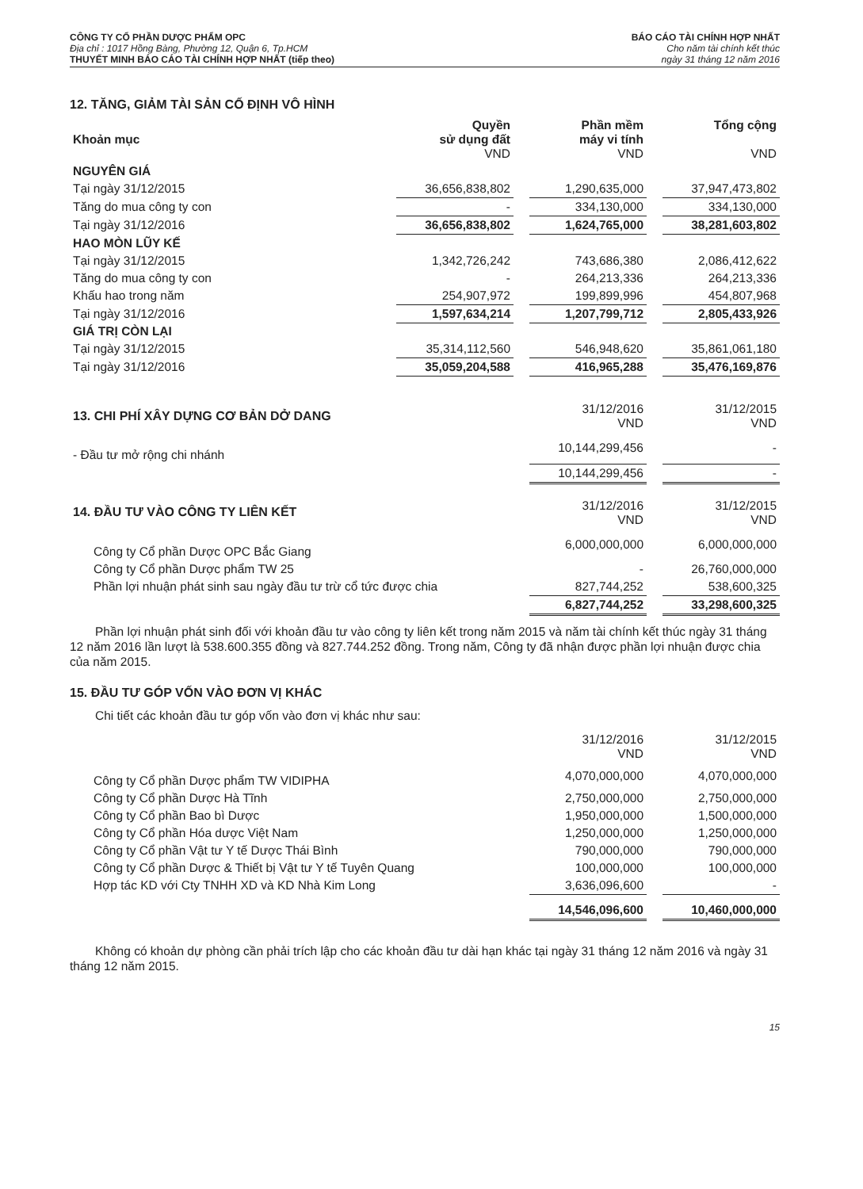CÔNG TY CỔ PHẦN DƯỢC PHẨM OPC
Địa chỉ : 1017 Hồng Bàng, Phường 12, Quận 6, Tp.HCM
THUYẾT MINH BÁO CÁO TÀI CHÍNH HỢP NHẤT (tiếp theo)
BÁO CÁO TÀI CHÍNH HỢP NHẤT
Cho năm tài chính kết thúc
ngày 31 tháng 12 năm 2016
12. TĂNG, GIẢM TÀI SẢN CỐ ĐỊNH VÔ HÌNH
| Khoản mục | Quyền sử dụng đất VND | | Phần mềm máy vi tính VND | | Tổng cộng VND |
| NGUYÊN GIÁ | | | | | |
| Tại ngày 31/12/2015 | 36,656,838,802 | | 1,290,635,000 | | 37,947,473,802 |
| Tăng do mua công ty con | - | | 334,130,000 | | 334,130,000 |
| Tại ngày 31/12/2016 | 36,656,838,802 | | 1,624,765,000 | | 38,281,603,802 |
| HAO MÒN LŨY KẾ | | | | | |
| Tại ngày 31/12/2015 | 1,342,726,242 | | 743,686,380 | | 2,086,412,622 |
| Tăng do mua công ty con | - | | 264,213,336 | | 264,213,336 |
| Khấu hao trong năm | 254,907,972 | | 199,899,996 | | 454,807,968 |
| Tại ngày 31/12/2016 | 1,597,634,214 | | 1,207,799,712 | | 2,805,433,926 |
| GIÁ TRỊ CÒN LẠI | | | | | |
| Tại ngày 31/12/2015 | 35,314,112,560 | | 546,948,620 | | 35,861,061,180 |
| Tại ngày 31/12/2016 | 35,059,204,588 | | 416,965,288 | | 35,476,169,876 |
| 13. CHI PHÍ XÂY DỰNG CƠ BẢN DỞ DANG | 31/12/2016 VND | | 31/12/2015 VND |
| - Đầu tư mở rộng chi nhánh | 10,144,299,456 | | - |
| | 10,144,299,456 | | - |
| 14. ĐẦU TƯ VÀO CÔNG TY LIÊN KẾT | 31/12/2016 VND | | 31/12/2015 VND |
| Công ty Cổ phần Dược OPC Bắc Giang | 6,000,000,000 | | 6,000,000,000 |
| Công ty Cổ phần Dược phẩm TW 25 | - | | 26,760,000,000 |
| Phần lợi nhuận phát sinh sau ngày đầu tư trừ cổ tức được chia | 827,744,252 | | 538,600,325 |
| | 6,827,744,252 | | 33,298,600,325 |
Phần lợi nhuận phát sinh đối với khoản đầu tư vào công ty liên kết trong năm 2015 và năm tài chính kết thúc ngày 31 tháng 12 năm 2016 lần lượt là 538.600.355 đồng và 827.744.252 đồng. Trong năm, Công ty đã nhận được phần lợi nhuận được chia của năm 2015.
15. ĐẦU TƯ GÓP VỐN VÀO ĐƠN VỊ KHÁC
Chi tiết các khoản đầu tư góp vốn vào đơn vị khác như sau:
| | 31/12/2016 VND | | 31/12/2015 VND |
| Công ty Cổ phần Dược phẩm TW VIDIPHA | 4,070,000,000 | | 4,070,000,000 |
| Công ty Cổ phần Dược Hà Tĩnh | 2,750,000,000 | | 2,750,000,000 |
| Công ty Cổ phần Bao bì Dược | 1,950,000,000 | | 1,500,000,000 |
| Công ty Cổ phần Hóa dược Việt Nam | 1,250,000,000 | | 1,250,000,000 |
| Công ty Cổ phần Vật tư Y tế Dược Thái Bình | 790,000,000 | | 790,000,000 |
| Công ty Cổ phần Dược & Thiết bị Vật tư Y tế Tuyên Quang | 100,000,000 | | 100,000,000 |
| Hợp tác KD với Cty TNHH XD và KD Nhà Kim Long | 3,636,096,600 | | - |
| | 14,546,096,600 | | 10,460,000,000 |
Không có khoản dự phòng cần phải trích lập cho các khoản đầu tư dài hạn khác tại ngày 31 tháng 12 năm 2016 và ngày 31 tháng 12 năm 2015.
15